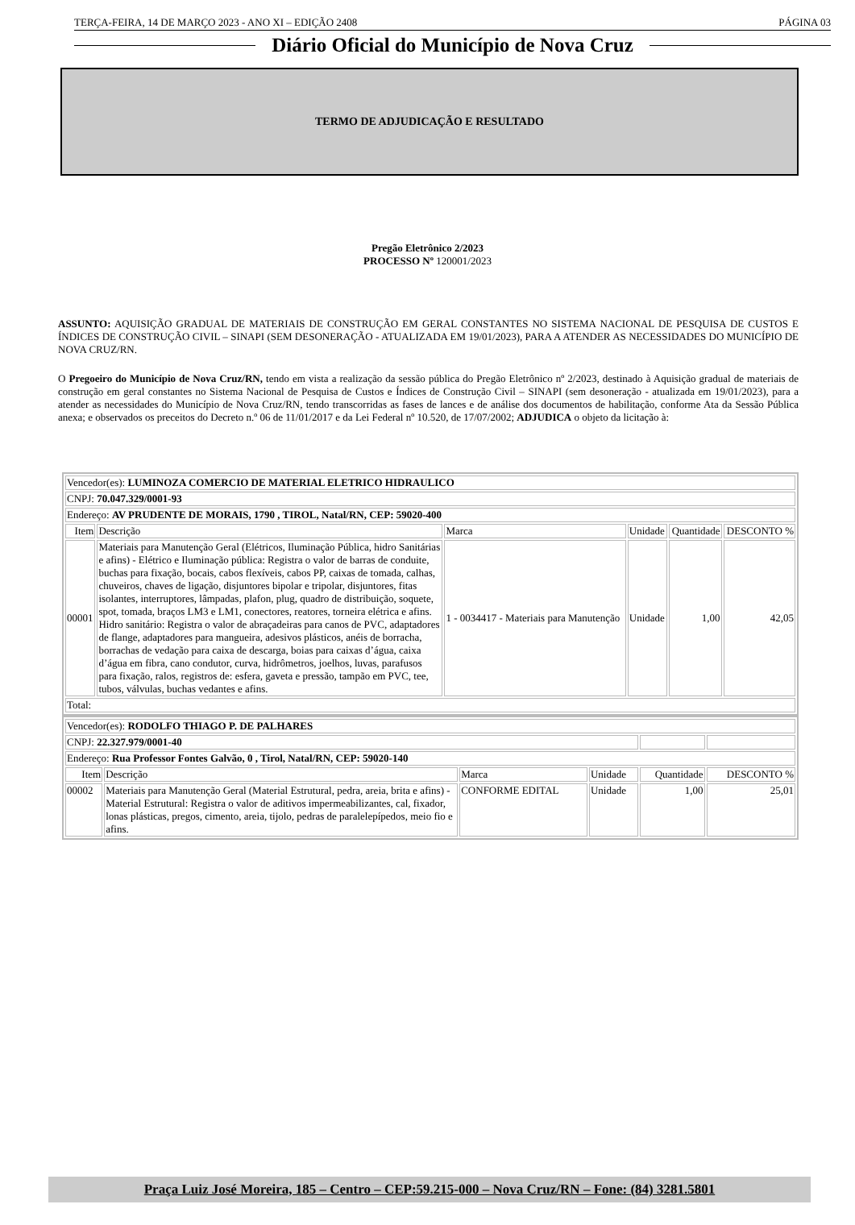TERÇA-FEIRA, 14 DE MARÇO 2023 - ANO XI – EDIÇÃO 2408 PÁGINA 03
Diário Oficial do Município de Nova Cruz
TERMO DE ADJUDICAÇÃO E RESULTADO
Pregão Eletrônico 2/2023
PROCESSO Nº 120001/2023
ASSUNTO: AQUISIÇÃO GRADUAL DE MATERIAIS DE CONSTRUÇÃO EM GERAL CONSTANTES NO SISTEMA NACIONAL DE PESQUISA DE CUSTOS E ÍNDICES DE CONSTRUÇÃO CIVIL – SINAPI (SEM DESONERAÇÃO - ATUALIZADA EM 19/01/2023), PARA A ATENDER AS NECESSIDADES DO MUNICÍPIO DE NOVA CRUZ/RN.
O Pregoeiro do Município de Nova Cruz/RN, tendo em vista a realização da sessão pública do Pregão Eletrônico nº 2/2023, destinado à Aquisição gradual de materiais de construção em geral constantes no Sistema Nacional de Pesquisa de Custos e Índices de Construção Civil – SINAPI (sem desoneração - atualizada em 19/01/2023), para a atender as necessidades do Município de Nova Cruz/RN, tendo transcorridas as fases de lances e de análise dos documentos de habilitação, conforme Ata da Sessão Pública anexa; e observados os preceitos do Decreto n.º 06 de 11/01/2017 e da Lei Federal nº 10.520, de 17/07/2002; ADJUDICA o objeto da licitação à:
| Vencedor(es): LUMINOZA COMERCIO DE MATERIAL ELETRICO HIDRAULICO | | | | | |
| CNPJ: 70.047.329/0001-93 | | | | | |
| Endereço: AV PRUDENTE DE MORAIS, 1790 , TIROL, Natal/RN, CEP: 59020-400 | | | | | |
| Item | Descrição | Marca | Unidade | Quantidade | DESCONTO % |
| 00001 | Materiais para Manutenção Geral (Elétricos, Iluminação Pública, hidro Sanitárias e afins) - Elétrico e Iluminação pública: Registra o valor de barras de conduite, buchas para fixação, bocais, cabos flexíveis, cabos PP, caixas de tomada, calhas, chuveiros, chaves de ligação, disjuntores bipolar e tripolar, disjuntores, fitas isolantes, interruptores, lâmpadas, plafon, plug, quadro de distribuição, soquete, spot, tomada, braços LM3 e LM1, conectores, reatores, torneira elétrica e afins. Hidro sanitário: Registra o valor de abraçadeiras para canos de PVC, adaptadores de flange, adaptadores para mangueira, adesivos plásticos, anéis de borracha, borrachas de vedação para caixa de descarga, boias para caixas d’água, caixa d’água em fibra, cano condutor, curva, hidrômetros, joelhos, luvas, parafusos para fixação, ralos, registros de: esfera, gaveta e pressão, tampão em PVC, tee, tubos, válvulas, buchas vedantes e afins. | 1 - 0034417 - Materiais para Manutenção | Unidade | 1,00 | 42,05 |
| Total: | | | | | |
| Vencedor(es): RODOLFO THIAGO P. DE PALHARES | | | | | |
| CNPJ: 22.327.979/0001-40 | | | | | |
| Endereço: Rua Professor Fontes Galvão, 0 , Tirol, Natal/RN, CEP: 59020-140 | | | | | |
| Item | Descrição | Marca | Unidade | Quantidade | DESCONTO % |
| 00002 | Materiais para Manutenção Geral (Material Estrutural, pedra, areia, brita e afins) - Material Estrutural: Registra o valor de aditivos impermeabilizantes, cal, fixador, lonas plásticas, pregos, cimento, areia, tijolo, pedras de paralelepípedos, meio fio e afins. | CONFORME EDITAL | Unidade | 1,00 | 25,01 |
Praça Luiz José Moreira, 185 – Centro – CEP:59.215-000 – Nova Cruz/RN – Fone: (84) 3281.5801